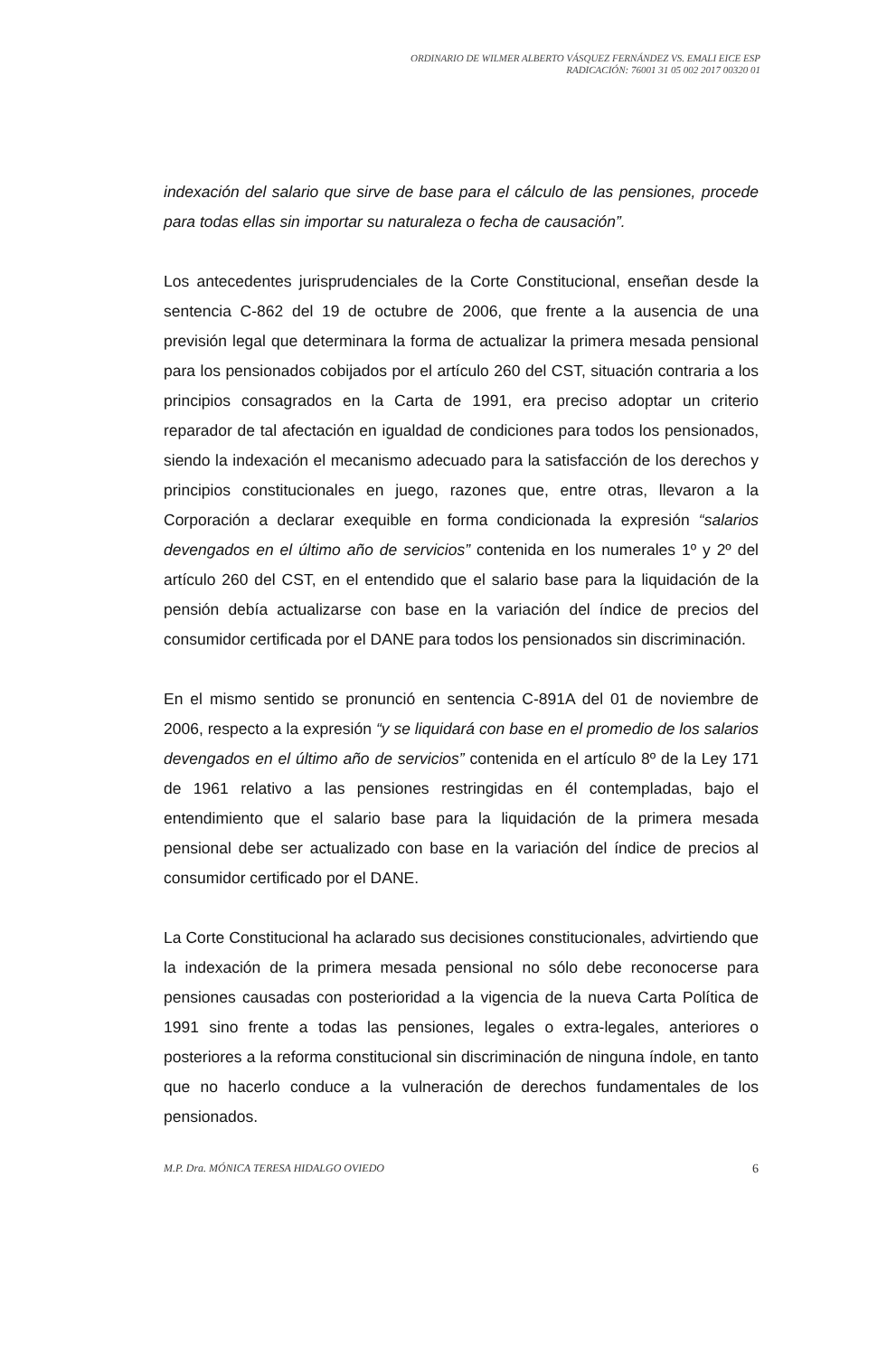ORDINARIO DE WILMER ALBERTO VÁSQUEZ FERNÁNDEZ VS. EMALI EICE ESP
RADICACIÓN: 76001 31 05 002 2017 00320 01
indexación del salario que sirve de base para el cálculo de las pensiones, procede para todas ellas sin importar su naturaleza o fecha de causación”.
Los antecedentes jurisprudenciales de la Corte Constitucional, enseñan desde la sentencia C-862 del 19 de octubre de 2006, que frente a la ausencia de una previsión legal que determinara la forma de actualizar la primera mesada pensional para los pensionados cobijados por el artículo 260 del CST, situación contraria a los principios consagrados en la Carta de 1991, era preciso adoptar un criterio reparador de tal afectación en igualdad de condiciones para todos los pensionados, siendo la indexación el mecanismo adecuado para la satisfacción de los derechos y principios constitucionales en juego, razones que, entre otras, llevaron a la Corporación a declarar exequible en forma condicionada la expresión “salarios devengados en el último año de servicios” contenida en los numerales 1º y 2º del artículo 260 del CST, en el entendido que el salario base para la liquidación de la pensión debía actualizarse con base en la variación del índice de precios del consumidor certificada por el DANE para todos los pensionados sin discriminación.
En el mismo sentido se pronunció en sentencia C-891A del 01 de noviembre de 2006, respecto a la expresión “y se liquidará con base en el promedio de los salarios devengados en el último año de servicios” contenida en el artículo 8º de la Ley 171 de 1961 relativo a las pensiones restringidas en él contempladas, bajo el entendimiento que el salario base para la liquidación de la primera mesada pensional debe ser actualizado con base en la variación del índice de precios al consumidor certificado por el DANE.
La Corte Constitucional ha aclarado sus decisiones constitucionales, advirtiendo que la indexación de la primera mesada pensional no sólo debe reconocerse para pensiones causadas con posterioridad a la vigencia de la nueva Carta Política de 1991 sino frente a todas las pensiones, legales o extra-legales, anteriores o posteriores a la reforma constitucional sin discriminación de ninguna índole, en tanto que no hacerlo conduce a la vulneración de derechos fundamentales de los pensionados.
M.P. Dra. MÓNICA TERESA HIDALGO OVIEDO 6